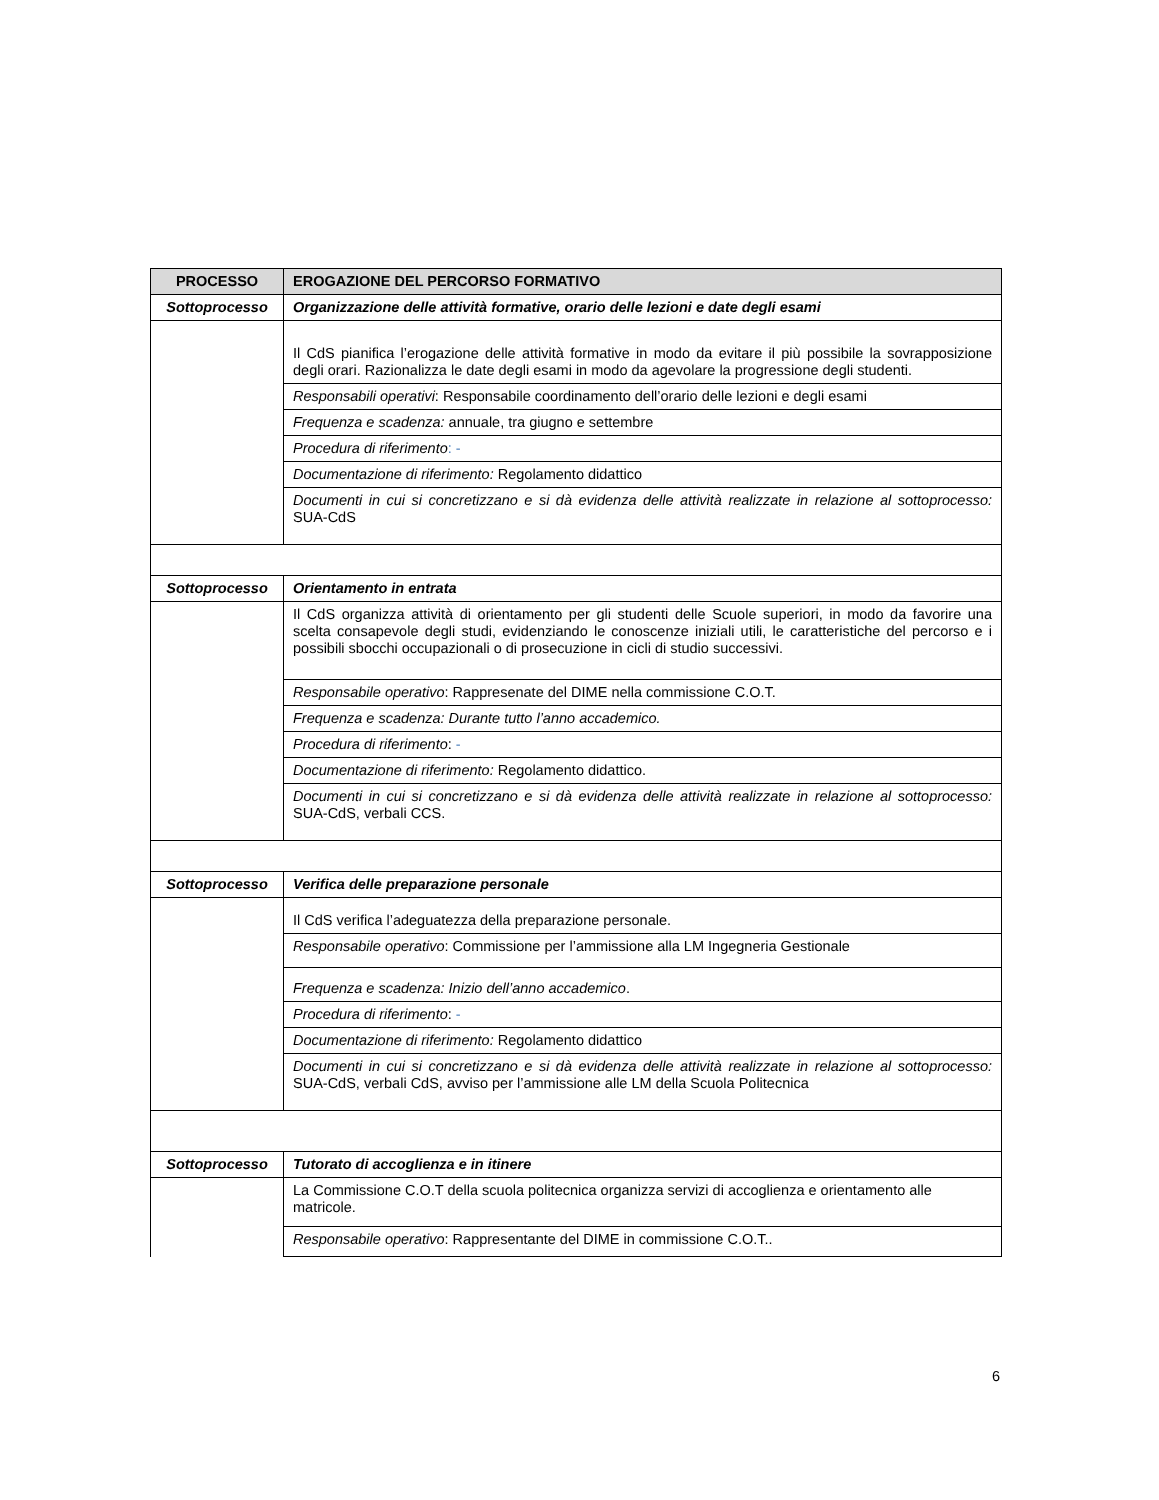| PROCESSO | EROGAZIONE DEL PERCORSO FORMATIVO |
| --- | --- |
| Sottoprocesso | Organizzazione delle attività formative, orario delle lezioni e date degli esami |
| | Il CdS pianifica l’erogazione delle attività formative in modo da evitare il più possibile la sovrapposizione degli orari. Razionalizza le date degli esami in modo da agevolare la progressione degli studenti. |
| | Responsabili operativi : Responsabile coordinamento dell’orario delle lezioni e degli esami |
| | Frequenza e scadenza: annuale, tra giugno e settembre |
| | Procedura di riferimento : - |
| | Documentazione di riferimento: Regolamento didattico |
| | Documenti in cui si concretizzano e si dà evidenza delle attività realizzate in relazione al sottoprocesso: SUA-CdS |
| Sottoprocesso | Orientamento in entrata |
| | Il CdS organizza attività di orientamento per gli studenti delle Scuole superiori, in modo da favorire una scelta consapevole degli studi, evidenziando le conoscenze iniziali utili, le caratteristiche del percorso e i possibili sbocchi occupazionali o di prosecuzione in cicli di studio successivi. |
| | Responsabile operativo : Rappresenate del DIME nella commissione C.O.T. |
| | Frequenza e scadenza: Durante tutto l’anno accademico. |
| | Procedura di riferimento : - |
| | Documentazione di riferimento: Regolamento didattico. |
| | Documenti in cui si concretizzano e si dà evidenza delle attività realizzate in relazione al sottoprocesso: SUA-CdS, verbali CCS. |
| Sottoprocesso | Verifica delle preparazione personale |
| | Il CdS verifica l’adeguatezza della preparazione personale. |
| | Responsabile operativo : Commissione per l’ammissione alla LM Ingegneria Gestionale |
| | Frequenza e scadenza: Inizio dell’anno accademico . |
| | Procedura di riferimento : - |
| | Documentazione di riferimento: Regolamento didattico |
| | Documenti in cui si concretizzano e si dà evidenza delle attività realizzate in relazione al sottoprocesso: SUA-CdS, verbali CdS, avviso per l’ammissione alle LM della Scuola Politecnica |
| Sottoprocesso | Tutorato di accoglienza e in itinere |
| | La Commissione C.O.T della scuola politecnica organizza servizi di accoglienza e orientamento alle matricole. |
| | Responsabile operativo : Rappresentante del DIME in commissione C.O.T.. |
6